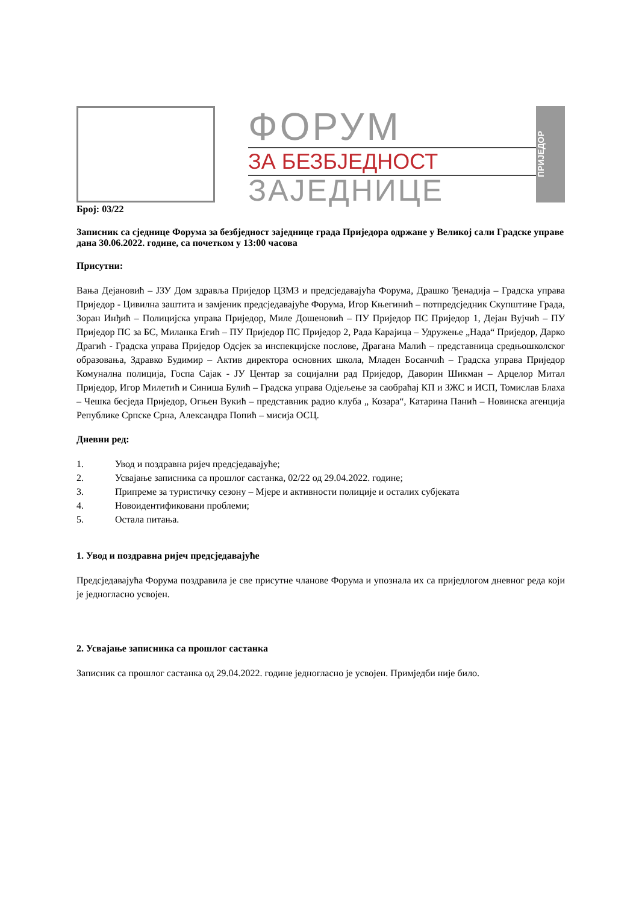ФОРУМ
ЗА БЕЗБЈЕДНОСТ
ЗАЈЕДНИЦЕ
ПРИЈЕДОР
Број: 03/22
Записник са сједнице Форума за безбједност заједнице града Приједора одржане у Великој сали Градске управе дана 30.06.2022. године, са почетком у 13:00 часова
Присутни:
Вања Дејановић – ЈЗУ Дом здравља Приједор ЦЗМЗ и предсједавајућа Форума, Драшко Ђенадија – Градска управа Приједор - Цивилна заштита и замјеник предсједавајуће Форума, Игор Књегинић – потпредсједник Скупштине Града, Зоран Инђић – Полицијска управа Приједор, Миле Дошеновић – ПУ Приједор ПС Приједор 1, Дејан Вујчић – ПУ Приједор ПС за БС, Миланка Егић – ПУ Приједор ПС Приједор 2, Рада Карајица – Удружење „Нада“ Приједор, Дарко Драгић - Градска управа Приједор Одсјек за инспекцијске послове, Драгана Малић – представница средњошколског образовања, Здравко Будимир – Актив директора основних школа, Младен Босанчић – Градска управа Приједор Комунална полиција, Госпа Сајак - ЈУ Центар за социјални рад Приједор, Даворин Шикман – Арцелор Митал Приједор, Игор Милетић и Синиша Булић – Градска управа Одјељење за саобраћај КП и ЗЖС и ИСП, Томислав Блаха – Чешка бесједа Приједор, Огњен Вукић – представник радио клуба „ Козара“, Катарина Панић – Новинска агенција Републике Српске Срна, Александра Попић – мисија ОСЦ.
Дневни ред:
1. Увод и поздравна ријеч предсједавајуће;
2. Усвајање записника са прошлог састанка, 02/22 од 29.04.2022. године;
3. Припреме за туристичку сезону – Мјере и активности полиције и осталих субјеката
4. Новоидентификовани проблеми;
5. Остала питања.
1. Увод и поздравна ријеч предсједавајуће
Предсједавајућа Форума поздравила је све присутне чланове Форума и упознала их са приједлогом дневног реда који је једногласно усвојен.
2. Усвајање записника са прошлог састанка
Записник са прошлог састанка од 29.04.2022. године једногласно је усвојен. Примједби није било.